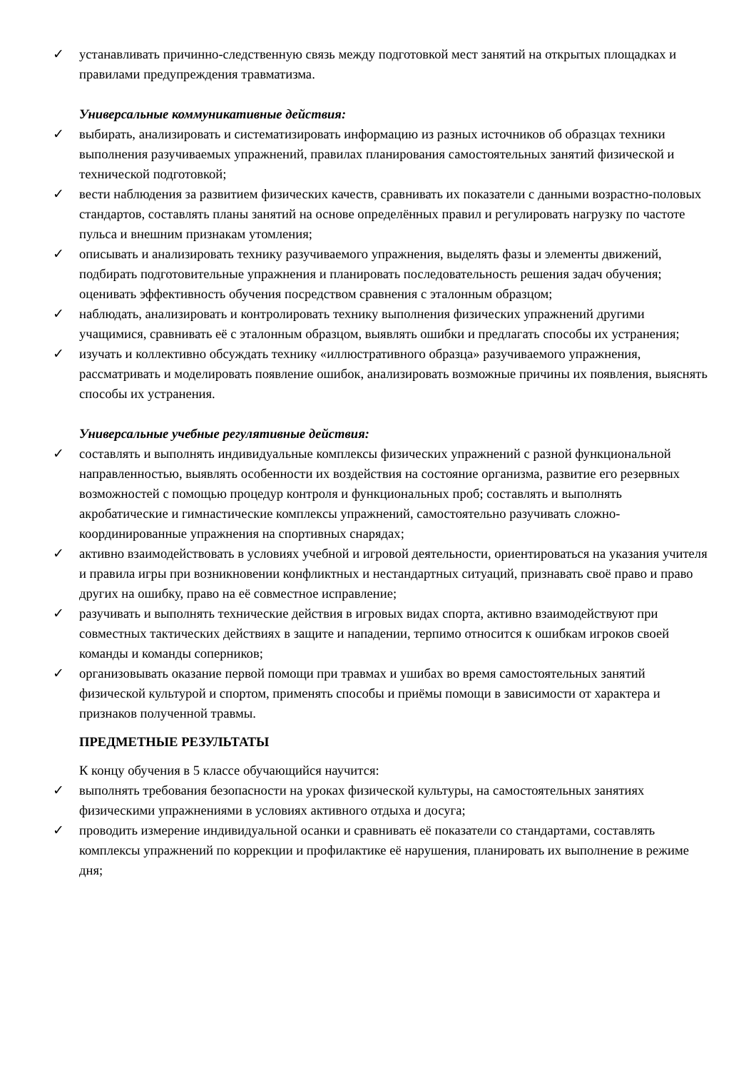✓ устанавливать причинно-следственную связь между подготовкой мест занятий на открытых площадках и правилами предупреждения травматизма.
Универсальные коммуникативные действия:
✓ выбирать, анализировать и систематизировать информацию из разных источников об образцах техники выполнения разучиваемых упражнений, правилах планирования самостоятельных занятий физической и технической подготовкой;
✓ вести наблюдения за развитием физических качеств, сравнивать их показатели с данными возрастно-половых стандартов, составлять планы занятий на основе определённых правил и регулировать нагрузку по частоте пульса и внешним признакам утомления;
✓ описывать и анализировать технику разучиваемого упражнения, выделять фазы и элементы движений, подбирать подготовительные упражнения и планировать последовательность решения задач обучения; оценивать эффективность обучения посредством сравнения с эталонным образцом;
✓ наблюдать, анализировать и контролировать технику выполнения физических упражнений другими учащимися, сравнивать её с эталонным образцом, выявлять ошибки и предлагать способы их устранения;
✓ изучать и коллективно обсуждать технику «иллюстративного образца» разучиваемого упражнения, рассматривать и моделировать появление ошибок, анализировать возможные причины их появления, выяснять способы их устранения.
Универсальные учебные регулятивные действия:
✓ составлять и выполнять индивидуальные комплексы физических упражнений с разной функциональной направленностью, выявлять особенности их воздействия на состояние организма, развитие его резервных возможностей с помощью процедур контроля и функциональных проб; составлять и выполнять акробатические и гимнастические комплексы упражнений, самостоятельно разучивать сложно-координированные упражнения на спортивных снарядах;
✓ активно взаимодействовать в условиях учебной и игровой деятельности, ориентироваться на указания учителя и правила игры при возникновении конфликтных и нестандартных ситуаций, признавать своё право и право других на ошибку, право на её совместное исправление;
✓ разучивать и выполнять технические действия в игровых видах спорта, активно взаимодействуют при совместных тактических действиях в защите и нападении, терпимо относится к ошибкам игроков своей команды и команды соперников;
✓ организовывать оказание первой помощи при травмах и ушибах во время самостоятельных занятий физической культурой и спортом, применять способы и приёмы помощи в зависимости от характера и признаков полученной травмы.
ПРЕДМЕТНЫЕ РЕЗУЛЬТАТЫ
К концу обучения в 5 классе обучающийся научится:
✓ выполнять требования безопасности на уроках физической культуры, на самостоятельных занятиях физическими упражнениями в условиях активного отдыха и досуга;
✓ проводить измерение индивидуальной осанки и сравнивать её показатели со стандартами, составлять комплексы упражнений по коррекции и профилактике её нарушения, планировать их выполнение в режиме дня;